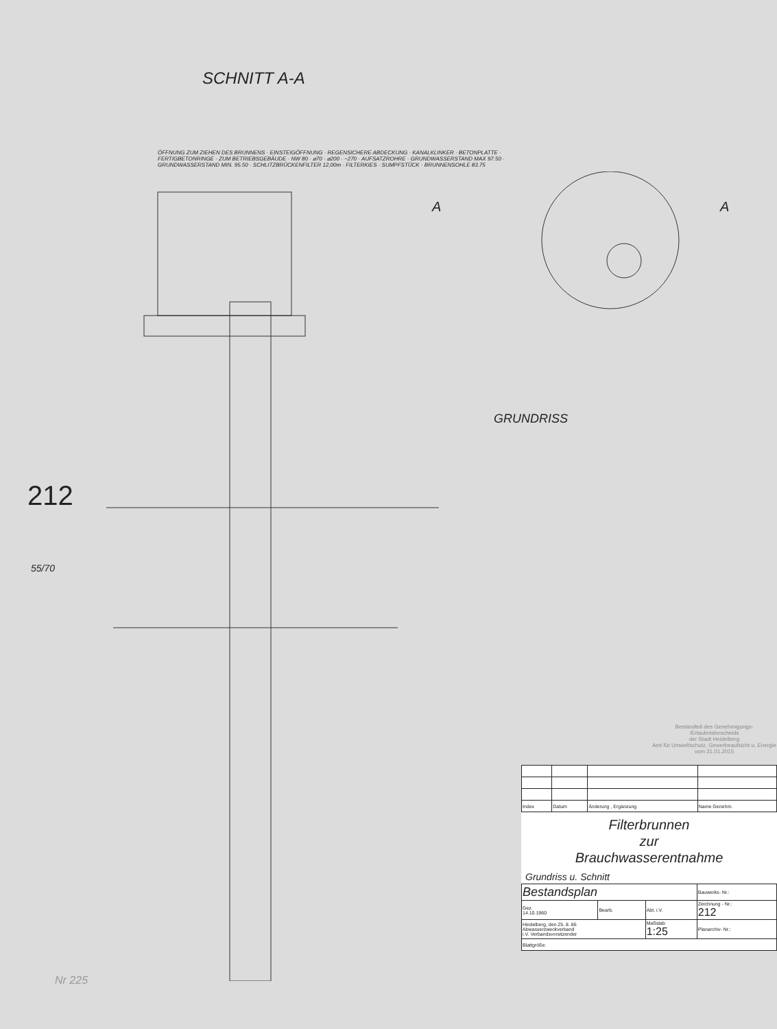SCHNITT A-A
ÖFFNUNG ZUM ZIEHEN DES BRUNNENS · EINSTEIGÖFFNUNG · REGENSICHERE ABDECKUNG · KANALKLINKER · BETONPLATTE · FERTIGBETONRINGE · ZUM BETRIEBSGEBÄUDE · NW 80 · ⌀70 · ⌀200 · ~270 · AUFSATZROHRE · GRUNDWASSERSTAND MAX 97.50 · GRUNDWASSERSTAND MIN. 95.50 · SCHLITZBRÜCKENFILTER 12,00m · FILTERKIES · SUMPFSTÜCK · BRUNNENSOHLE 83.75
212
55/70
Nr 225
A A
GRUNDRISS
Bestandteil des Genehmigungs- /Erlaubnisbescheids
der Stadt Heidelberg
Amt für Umweltschutz, Gewerbeaufsicht u. Energie
vom 21.01.2015
| Index | Datum | Änderung , Ergänzung | Name Genehm. |
Filterbrunnen
zur
Brauchwasserentnahme
Grundriss u. Schnitt
| Bestandsplan | | | Bauwerks- Nr.: |
| Gez. 14.10.1960 | Bearb. | Abt. i.V. | Zeichnung - Nr.: 212 |
| Heidelberg, den 25. 8. 86 Abwasserzweckverband i.V. Verbandsvorsitzender | | Maßstab 1:25 | Planarchiv- Nr.: |
| Blattgröße: | | | |